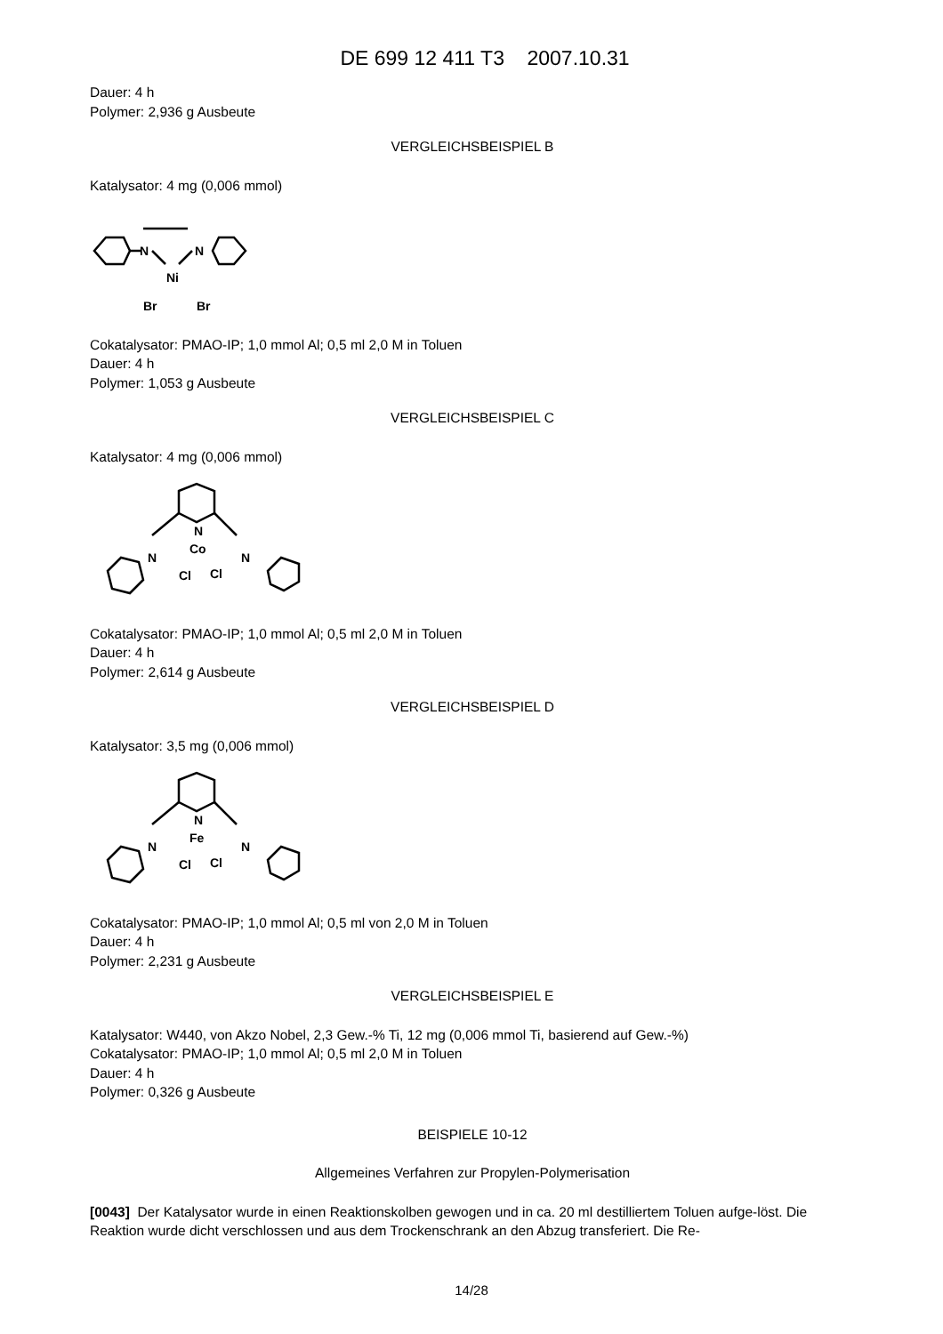DE 699 12 411 T3 2007.10.31
Dauer: 4 h
Polymer: 2,936 g Ausbeute
VERGLEICHSBEISPIEL B
Katalysator: 4 mg (0,006 mmol)
N
N
Ni
Br
Br
Cokatalysator: PMAO-IP; 1,0 mmol Al; 0,5 ml 2,0 M in Toluen
Dauer: 4 h
Polymer: 1,053 g Ausbeute
VERGLEICHSBEISPIEL C
Katalysator: 4 mg (0,006 mmol)
N
Co
N
Cl
Cl
N
Cokatalysator: PMAO-IP; 1,0 mmol Al; 0,5 ml 2,0 M in Toluen
Dauer: 4 h
Polymer: 2,614 g Ausbeute
VERGLEICHSBEISPIEL D
Katalysator: 3,5 mg (0,006 mmol)
N
Fe
N
Cl
Cl
N
Cokatalysator: PMAO-IP; 1,0 mmol Al; 0,5 ml von 2,0 M in Toluen
Dauer: 4 h
Polymer: 2,231 g Ausbeute
VERGLEICHSBEISPIEL E
Katalysator: W440, von Akzo Nobel, 2,3 Gew.-% Ti, 12 mg (0,006 mmol Ti, basierend auf Gew.-%)
Cokatalysator: PMAO-IP; 1,0 mmol Al; 0,5 ml 2,0 M in Toluen
Dauer: 4 h
Polymer: 0,326 g Ausbeute
BEISPIELE 10-12
Allgemeines Verfahren zur Propylen-Polymerisation
[0043] Der Katalysator wurde in einen Reaktionskolben gewogen und in ca. 20 ml destilliertem Toluen aufge-löst. Die Reaktion wurde dicht verschlossen und aus dem Trockenschrank an den Abzug transferiert. Die Re-
14/28